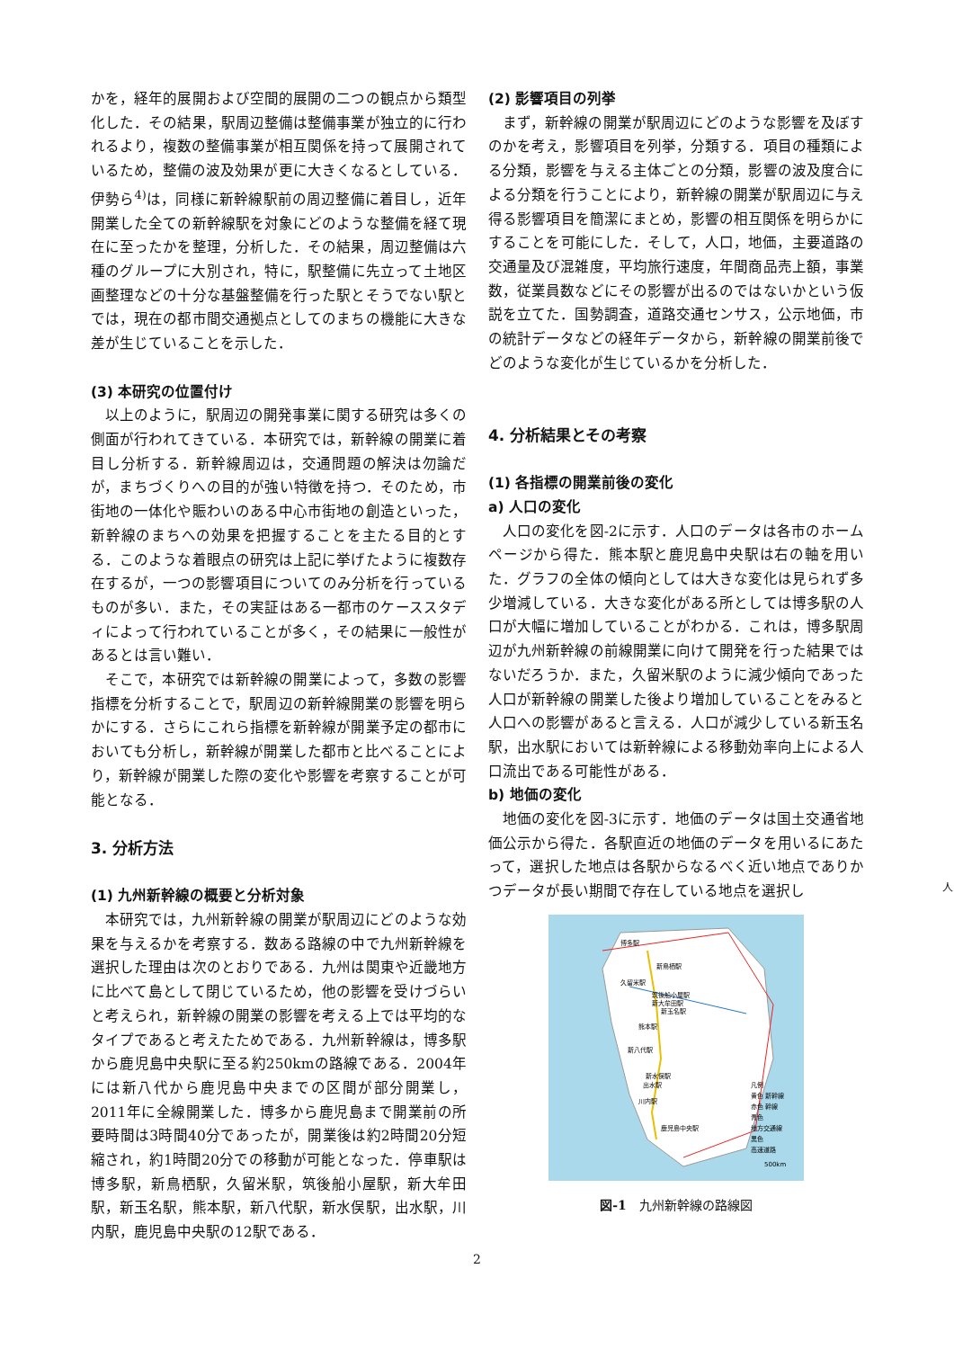かを，経年的展開および空間的展開の二つの観点から類型化した．その結果，駅周辺整備は整備事業が独立的に行われるより，複数の整備事業が相互関係を持って展開されているため，整備の波及効果が更に大きくなるとしている．伊勢ら<sup>4)</sup>は，同様に新幹線駅前の周辺整備に着目し，近年開業した全ての新幹線駅を対象にどのような整備を経て現在に至ったかを整理，分析した．その結果，周辺整備は六種のグループに大別され，特に，駅整備に先立って土地区画整理などの十分な基盤整備を行った駅とそうでない駅とでは，現在の都市間交通拠点としてのまちの機能に大きな差が生じていることを示した．
(3) 本研究の位置付け
以上のように，駅周辺の開発事業に関する研究は多くの側面が行われてきている．本研究では，新幹線の開業に着目し分析する．新幹線周辺は，交通問題の解決は勿論だが，まちづくりへの目的が強い特徴を持つ．そのため，市街地の一体化や賑わいのある中心市街地の創造といった，新幹線のまちへの効果を把握することを主たる目的とする．このような着眼点の研究は上記に挙げたように複数存在するが，一つの影響項目についてのみ分析を行っているものが多い．また，その実証はある一都市のケーススタディによって行われていることが多く，その結果に一般性があるとは言い難い．
そこで，本研究では新幹線の開業によって，多数の影響指標を分析することで，駅周辺の新幹線開業の影響を明らかにする．さらにこれら指標を新幹線が開業予定の都市においても分析し，新幹線が開業した都市と比べることにより，新幹線が開業した際の変化や影響を考察することが可能となる．
3. 分析方法
(1) 九州新幹線の概要と分析対象
本研究では，九州新幹線の開業が駅周辺にどのような効果を与えるかを考察する．数ある路線の中で九州新幹線を選択した理由は次のとおりである．九州は関東や近畿地方に比べて島として閉じているため，他の影響を受けづらいと考えられ，新幹線の開業の影響を考える上では平均的なタイプであると考えたためである．九州新幹線は，博多駅から鹿児島中央駅に至る約250kmの路線である．2004年には新八代から鹿児島中央までの区間が部分開業し，2011年に全線開業した．博多から鹿児島まで開業前の所要時間は3時間40分であったが，開業後は約2時間20分短縮され，約1時間20分での移動が可能となった．停車駅は博多駅，新鳥栖駅，久留米駅，筑後船小屋駅，新大牟田駅，新玉名駅，熊本駅，新八代駅，新水俣駅，出水駅，川内駅，鹿児島中央駅の12駅である．
(2) 影響項目の列挙
まず，新幹線の開業が駅周辺にどのような影響を及ぼすのかを考え，影響項目を列挙，分類する．項目の種類による分類，影響を与える主体ごとの分類，影響の波及度合による分類を行うことにより，新幹線の開業が駅周辺に与え得る影響項目を簡潔にまとめ，影響の相互関係を明らかにすることを可能にした．そして，人口，地価，主要道路の交通量及び混雑度，平均旅行速度，年間商品売上額，事業数，従業員数などにその影響が出るのではないかという仮説を立てた．国勢調査，道路交通センサス，公示地価，市の統計データなどの経年データから，新幹線の開業前後でどのような変化が生じているかを分析した．
4. 分析結果とその考察
(1) 各指標の開業前後の変化
a) 人口の変化
人口の変化を図-2に示す．人口のデータは各市のホームページから得た．熊本駅と鹿児島中央駅は右の軸を用いた．グラフの全体の傾向としては大きな変化は見られず多少増減している．大きな変化がある所としては博多駅の人口が大幅に増加していることがわかる．これは，博多駅周辺が九州新幹線の前線開業に向けて開発を行った結果ではないだろうか．また，久留米駅のように減少傾向であった人口が新幹線の開業した後より増加していることをみると人口への影響があると言える．人口が減少している新玉名駅，出水駅においては新幹線による移動効率向上による人口流出である可能性がある．
b) 地価の変化
地価の変化を図-3に示す．地価のデータは国土交通省地価公示から得た．各駅直近の地価のデータを用いるにあたって，選択した地点は各駅からなるべく近い地点でありかつデータが長い期間で存在している地点を選択し
博多駅
新鳥栖駅
久留米駅
筑後船小屋駅
新大牟田駅
新玉名駅
熊本駅
新八代駅
新水俣駅
出水駅
川内駅
鹿児島中央駅
凡例
黄色 新幹線
赤色 幹線
青色
地方交通線
黒色
高速道路
500km
図-1　九州新幹線の路線図
2
人